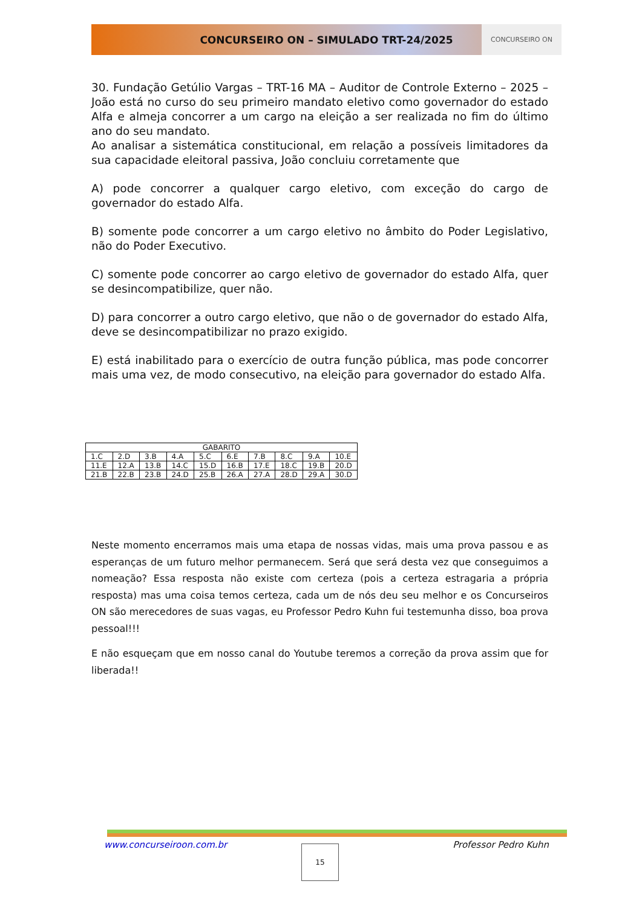CONCURSEIRO ON – SIMULADO TRT-24/2025 CONCURSEIRO ON
30. Fundação Getúlio Vargas – TRT-16 MA – Auditor de Controle Externo – 2025 –João está no curso do seu primeiro mandato eletivo como governador do estado Alfa e almeja concorrer a um cargo na eleição a ser realizada no fim do último ano do seu mandato.
Ao analisar a sistemática constitucional, em relação a possíveis limitadores da sua capacidade eleitoral passiva, João concluiu corretamente que
A) pode concorrer a qualquer cargo eletivo, com exceção do cargo de governador do estado Alfa.
B) somente pode concorrer a um cargo eletivo no âmbito do Poder Legislativo, não do Poder Executivo.
C) somente pode concorrer ao cargo eletivo de governador do estado Alfa, quer se desincompatibilize, quer não.
D) para concorrer a outro cargo eletivo, que não o de governador do estado Alfa, deve se desincompatibilizar no prazo exigido.
E) está inabilitado para o exercício de outra função pública, mas pode concorrer mais uma vez, de modo consecutivo, na eleição para governador do estado Alfa.
| GABARITO | | | | | | | | | |
| --- | --- | --- | --- | --- | --- | --- | --- | --- | --- |
| 1.C | 2.D | 3.B | 4.A | 5.C | 6.E | 7.B | 8.C | 9.A | 10.E |
| 11.E | 12.A | 13.B | 14.C | 15.D | 16.B | 17.E | 18.C | 19.B | 20.D |
| 21.B | 22.B | 23.B | 24.D | 25.B | 26.A | 27.A | 28.D | 29.A | 30.D |
Neste momento encerramos mais uma etapa de nossas vidas, mais uma prova passou e as esperanças de um futuro melhor permanecem. Será que será desta vez que conseguimos a nomeação? Essa resposta não existe com certeza (pois a certeza estragaria a própria resposta) mas uma coisa temos certeza, cada um de nós deu seu melhor e os Concurseiros ON são merecedores de suas vagas, eu Professor Pedro Kuhn fui testemunha disso, boa prova pessoal!!!
E não esqueçam que em nosso canal do Youtube teremos a correção da prova assim que for liberada!!
www.concurseiroon.com.br Professor Pedro Kuhn
15